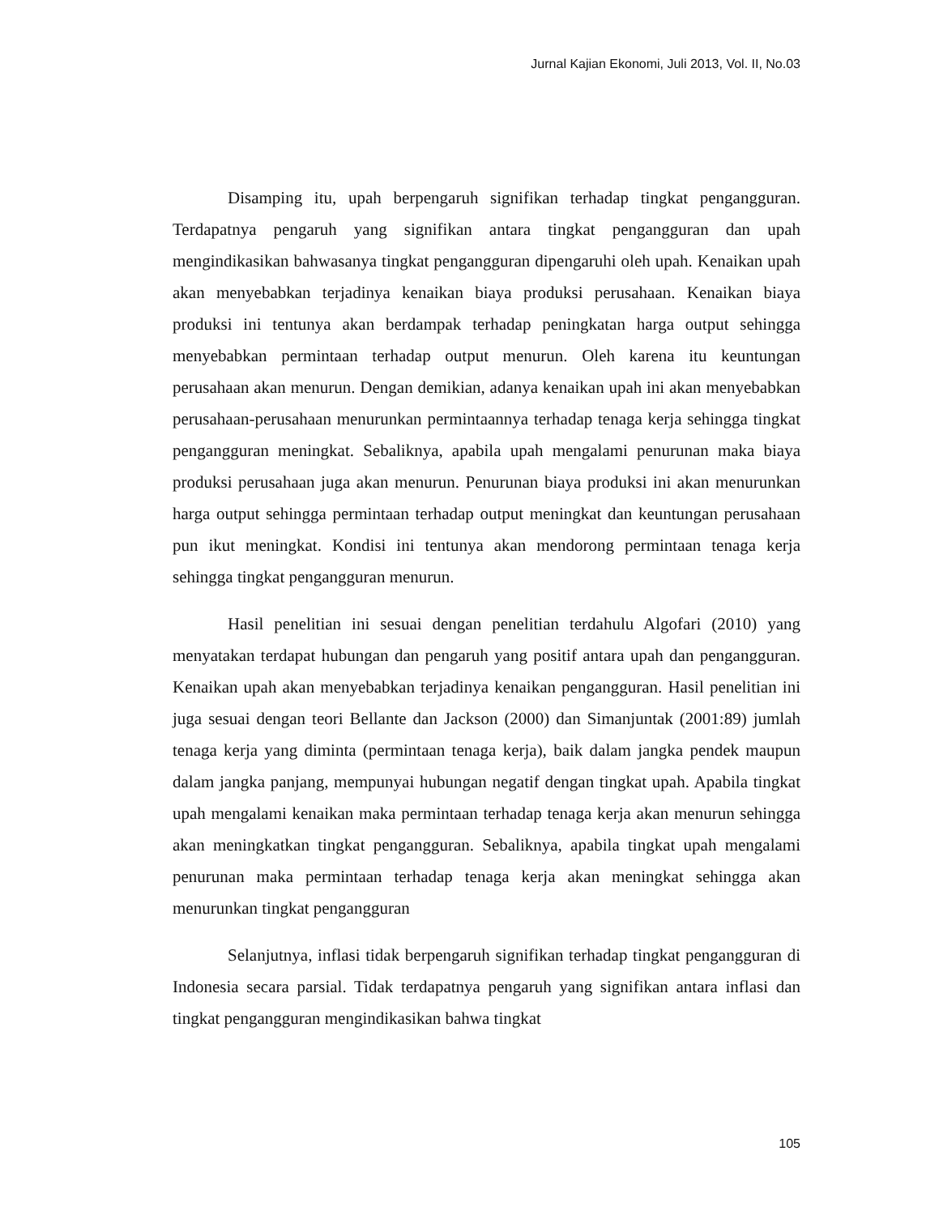Jurnal Kajian Ekonomi, Juli 2013, Vol. II, No.03
Disamping itu, upah berpengaruh signifikan terhadap tingkat pengangguran. Terdapatnya pengaruh yang signifikan antara tingkat pengangguran dan upah mengindikasikan bahwasanya tingkat pengangguran dipengaruhi oleh upah. Kenaikan upah akan menyebabkan terjadinya kenaikan biaya produksi perusahaan. Kenaikan biaya produksi ini tentunya akan berdampak terhadap peningkatan harga output sehingga menyebabkan permintaan terhadap output menurun. Oleh karena itu keuntungan perusahaan akan menurun. Dengan demikian, adanya kenaikan upah ini akan menyebabkan perusahaan-perusahaan menurunkan permintaannya terhadap tenaga kerja sehingga tingkat pengangguran meningkat. Sebaliknya, apabila upah mengalami penurunan maka biaya produksi perusahaan juga akan menurun. Penurunan biaya produksi ini akan menurunkan harga output sehingga permintaan terhadap output meningkat dan keuntungan perusahaan pun ikut meningkat. Kondisi ini tentunya akan mendorong permintaan tenaga kerja sehingga tingkat pengangguran menurun.
Hasil penelitian ini sesuai dengan penelitian terdahulu Algofari (2010) yang menyatakan terdapat hubungan dan pengaruh yang positif antara upah dan pengangguran. Kenaikan upah akan menyebabkan terjadinya kenaikan pengangguran. Hasil penelitian ini juga sesuai dengan teori Bellante dan Jackson (2000) dan Simanjuntak (2001:89) jumlah tenaga kerja yang diminta (permintaan tenaga kerja), baik dalam jangka pendek maupun dalam jangka panjang, mempunyai hubungan negatif dengan tingkat upah. Apabila tingkat upah mengalami kenaikan maka permintaan terhadap tenaga kerja akan menurun sehingga akan meningkatkan tingkat pengangguran. Sebaliknya, apabila tingkat upah mengalami penurunan maka permintaan terhadap tenaga kerja akan meningkat sehingga akan menurunkan tingkat pengangguran
Selanjutnya, inflasi tidak berpengaruh signifikan terhadap tingkat pengangguran di Indonesia secara parsial. Tidak terdapatnya pengaruh yang signifikan antara inflasi dan tingkat pengangguran mengindikasikan bahwa tingkat
105